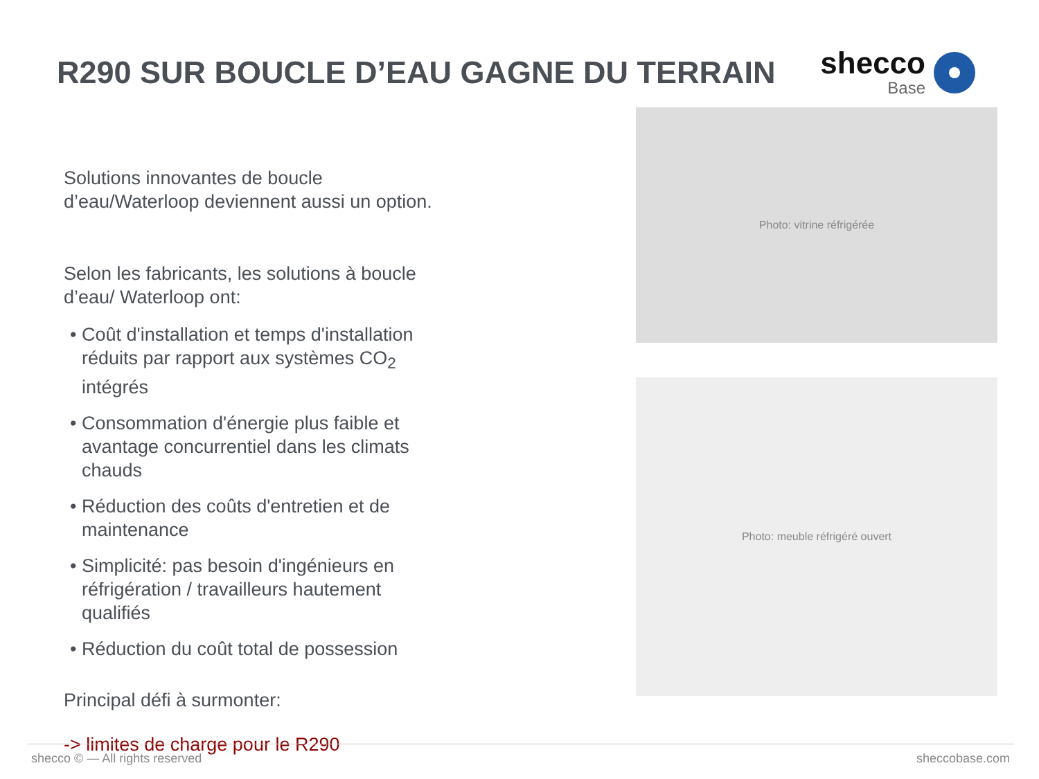R290 SUR BOUCLE D’EAU GAGNE DU TERRAIN
shecco
Base
Solutions innovantes de boucle d’eau/Waterloop deviennent aussi un option.
Selon les fabricants, les solutions à boucle d’eau/ Waterloop ont:
Coût d'installation et temps d'installation réduits par rapport aux systèmes CO<sub>2</sub> intégrés
Consommation d'énergie plus faible et avantage concurrentiel dans les climats chauds
Réduction des coûts d'entretien et de maintenance
Simplicité: pas besoin d'ingénieurs en réfrigération / travailleurs hautement qualifiés
Réduction du coût total de possession
Principal défi à surmonter:
-> limites de charge pour le R290
Photo: vitrine réfrigérée
Photo: meuble réfrigéré ouvert
shecco © — All rights reserved sheccobase.com